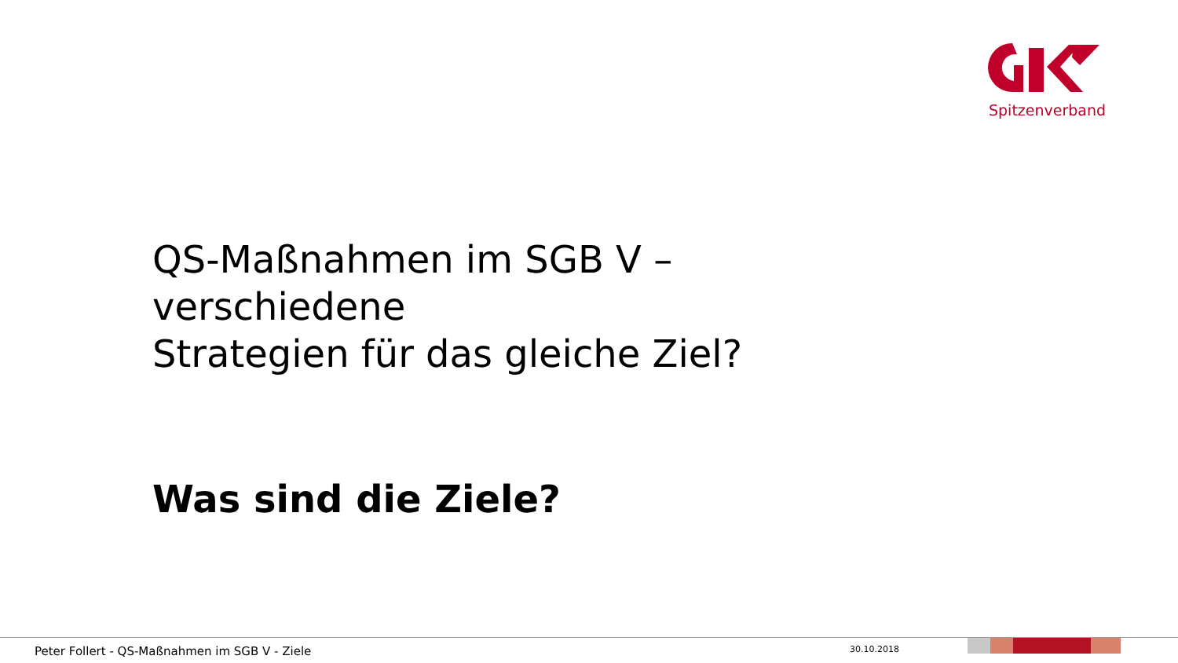Spitzenverband
QS-Maßnahmen im SGB V –
verschiedene
Strategien für das gleiche Ziel?
Was sind die Ziele?
Peter Follert - QS-Maßnahmen im SGB V - Ziele
30.10.2018